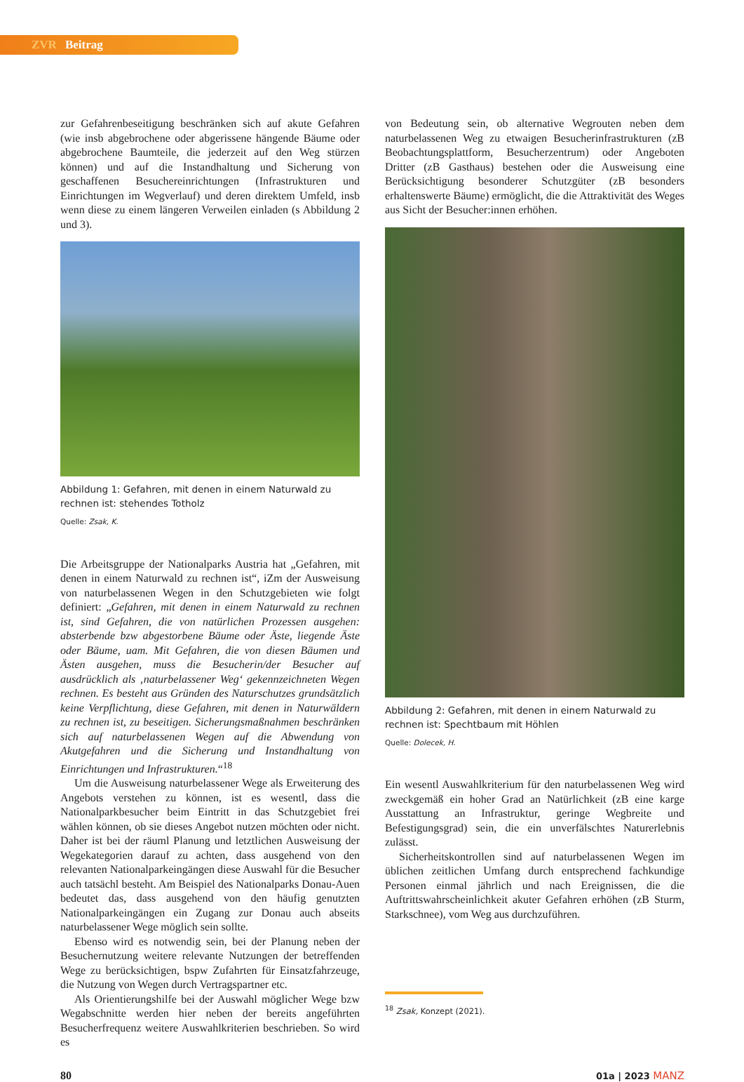ZVR Beitrag
zur Gefahrenbeseitigung beschränken sich auf akute Gefahren (wie insb abgebrochene oder abgerissene hängende Bäume oder abgebrochene Baumteile, die jederzeit auf den Weg stürzen können) und auf die Instandhaltung und Sicherung von geschaffenen Besuchereinrichtungen (Infrastrukturen und Einrichtungen im Wegverlauf) und deren direktem Umfeld, insb wenn diese zu einem längeren Verweilen einladen (s Abbildung 2 und 3).
Abbildung 1: Gefahren, mit denen in einem Naturwald zu rechnen ist: stehendes Totholz
Quelle: Zsak, K.
Die Arbeitsgruppe der Nationalparks Austria hat „Gefahren, mit denen in einem Naturwald zu rechnen ist“, iZm der Ausweisung von naturbelassenen Wegen in den Schutzgebieten wie folgt definiert: „Gefahren, mit denen in einem Naturwald zu rechnen ist, sind Gefahren, die von natürlichen Prozessen ausgehen: absterbende bzw abgestorbene Bäume oder Äste, liegende Äste oder Bäume, uam. Mit Gefahren, die von diesen Bäumen und Ästen ausgehen, muss die Besucherin/der Besucher auf ausdrücklich als ‚naturbelassener Weg‘ gekennzeichneten Wegen rechnen. Es besteht aus Gründen des Naturschutzes grundsätzlich keine Verpflichtung, diese Gefahren, mit denen in Naturwäldern zu rechnen ist, zu beseitigen. Sicherungsmaßnahmen beschränken sich auf naturbelassenen Wegen auf die Abwendung von Akutgefahren und die Sicherung und Instandhaltung von Einrichtungen und Infrastrukturen.“<sup>18</sup>
Um die Ausweisung naturbelassener Wege als Erweiterung des Angebots verstehen zu können, ist es wesentl, dass die Nationalparkbesucher beim Eintritt in das Schutzgebiet frei wählen können, ob sie dieses Angebot nutzen möchten oder nicht. Daher ist bei der räuml Planung und letztlichen Ausweisung der Wegekategorien darauf zu achten, dass ausgehend von den relevanten Nationalparkeingängen diese Auswahl für die Besucher auch tatsächl besteht. Am Beispiel des Nationalparks Donau-Auen bedeutet das, dass ausgehend von den häufig genutzten Nationalparkeingängen ein Zugang zur Donau auch abseits naturbelassener Wege möglich sein sollte.
Ebenso wird es notwendig sein, bei der Planung neben der Besuchernutzung weitere relevante Nutzungen der betreffenden Wege zu berücksichtigen, bspw Zufahrten für Einsatzfahrzeuge, die Nutzung von Wegen durch Vertragspartner etc.
Als Orientierungshilfe bei der Auswahl möglicher Wege bzw Wegabschnitte werden hier neben der bereits angeführten Besucherfrequenz weitere Auswahlkriterien beschrieben. So wird es
von Bedeutung sein, ob alternative Wegrouten neben dem naturbelassenen Weg zu etwaigen Besucherinfrastrukturen (zB Beobachtungsplattform, Besucherzentrum) oder Angeboten Dritter (zB Gasthaus) bestehen oder die Ausweisung eine Berücksichtigung besonderer Schutzgüter (zB besonders erhaltenswerte Bäume) ermöglicht, die die Attraktivität des Weges aus Sicht der Besucher:innen erhöhen.
Abbildung 2: Gefahren, mit denen in einem Naturwald zu rechnen ist: Spechtbaum mit Höhlen
Quelle: Dolecek, H.
Ein wesentl Auswahlkriterium für den naturbelassenen Weg wird zweckgemäß ein hoher Grad an Natürlichkeit (zB eine karge Ausstattung an Infrastruktur, geringe Wegbreite und Befestigungsgrad) sein, die ein unverfälschtes Naturerlebnis zulässt.
Sicherheitskontrollen sind auf naturbelassenen Wegen im üblichen zeitlichen Umfang durch entsprechend fachkundige Personen einmal jährlich und nach Ereignissen, die die Auftrittswahrscheinlichkeit akuter Gefahren erhöhen (zB Sturm, Starkschnee), vom Weg aus durchzuführen.
<sup>18</sup> Zsak, Konzept (2021).
80 01a | 2023 MANZ